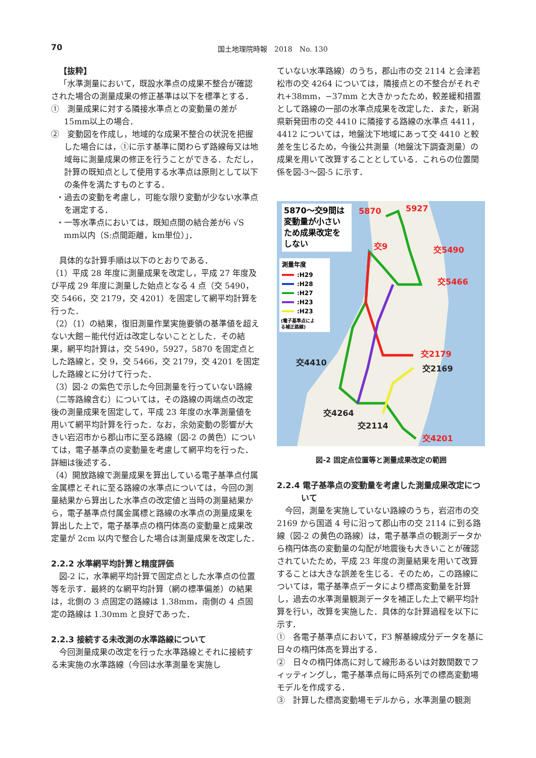70 国土地理院時報　2018　No. 130
【抜粋】
「水準測量において，既設水準点の成果不整合が確認された場合の測量成果の修正基準は以下を標準とする．
①　測量成果に対する隣接水準点との変動量の差が15mm以上の場合．
②　変動図を作成し，地域的な成果不整合の状況を把握した場合には，①に示す基準に関わらず路線毎又は地域毎に測量成果の修正を行うことができる．ただし，計算の既知点として使用する水準点は原則として以下の条件を満たすものとする．
・過去の変動を考慮し，可能な限り変動が少ない水準点を選定する．
・一等水準点においては，既知点間の結合差が6 √S mm以内（S:点間距離，km単位）」．
具体的な計算手順は以下のとおりである．
（1）平成 28 年度に測量成果を改定し，平成 27 年度及び平成 29 年度に測量した始点となる 4 点（交 5490，交 5466，交 2179，交 4201）を固定して網平均計算を行った．
（2）（1）の結果，復旧測量作業実施要領の基準値を超えない大館－能代付近は改定しないこととした．その結果，網平均計算は，交 5490，5927，5870 を固定点とした路線と，交 9，交 5466，交 2179，交 4201 を固定した路線とに分けて行った．
（3）図-2 の紫色で示した今回測量を行っていない路線（二等路線含む）については，その路線の両端点の改定後の測量成果を固定して，平成 23 年度の水準測量値を用いて網平均計算を行った．なお，余効変動の影響が大きい岩沼市から郡山市に至る路線（図-2 の黄色）については，電子基準点の変動量を考慮して網平均を行った．詳細は後述する．
（4）開放路線で測量成果を算出している電子基準点付属金属標とそれに至る路線の水準点については，今回の測量結果から算出した水準点の改定値と当時の測量結果から，電子基準点付属金属標と路線の水準点の測量成果を算出した上で，電子基準点の楕円体高の変動量と成果改定量が 2cm 以内で整合した場合は測量成果を改定した．
2.2.2 水準網平均計算と精度評価
図-2 に，水準網平均計算で固定点とした水準点の位置等を示す．最終的な網平均計算（網の標準偏差）の結果は，北側の 3 点固定の路線は 1.38mm，南側の 4 点固定の路線は 1.30mm と良好であった．
2.2.3 接続する未改測の水準路線について
今回測量成果の改定を行った水準路線とそれに接続する未実施の水準路線（今回は水準測量を実施し
ていない水準路線）のうち，郡山市の交 2114 と会津若松市の交 4264 については，隣接点との不整合がそれぞれ+38mm，−37mm と大きかったため，較差緩和措置として路線の一部の水準点成果を改定した．また，新潟県新発田市の交 4410 に隣接する路線の水準点 4411，4412 については，地盤沈下地域にあって交 4410 と較差を生じるため，今後公共測量（地盤沈下調査測量）の成果を用いて改算することとしている．これらの位置関係を図-3～図-5 に示す．
5870～交9間は 変動量が小さい ため成果改定を しない
測量年度 :H29 :H28 :H27 :H23 :H23 (電子基準点によ る補正路線)
5870
5927
交9
交5490
交5466
交2179
交4201
交4410
交4264
交2114
交2169
図-2 固定点位置等と測量成果改定の範囲
2.2.4 電子基準点の変動量を考慮した測量成果改定について
今回，測量を実施していない路線のうち，岩沼市の交 2169 から国道 4 号に沿って郡山市の交 2114 に到る路線（図-2 の黄色の路線）は，電子基準点の観測データから楕円体高の変動量の勾配が地震後も大きいことが確認されていたため，平成 23 年度の測量結果を用いて改算することは大きな誤差を生じる．そのため，この路線については，電子基準点データにより標高変動量を計算し，過去の水準測量観測データを補正した上で網平均計算を行い，改算を実施した．具体的な計算過程を以下に示す．
①　各電子基準点において，F3 解基線成分データを基に日々の楕円体高を算出する．
②　日々の楕円体高に対して線形あるいは対数関数でフィッティングし，電子基準点毎に時系列での標高変動場モデルを作成する．
③　計算した標高変動場モデルから，水準測量の観測